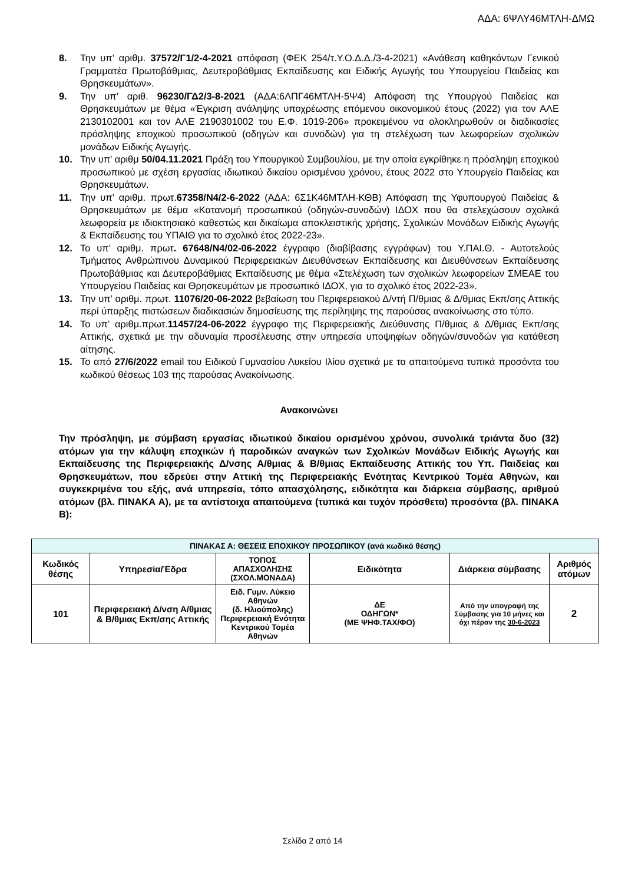ΑΔΑ: 6ΨΛΥ46ΜΤΛΗ-ΔΜΩ
8. Την υπ’ αριθμ. 37572/Γ1/2-4-2021 απόφαση (ΦΕΚ 254/τ.Υ.Ο.Δ.Δ./3-4-2021) «Ανάθεση καθηκόντων Γενικού Γραμματέα Πρωτοβάθμιας, Δευτεροβάθμιας Εκπαίδευσης και Ειδικής Αγωγής του Υπουργείου Παιδείας και Θρησκευμάτων».
9. Την υπ’ αριθ. 96230/ΓΔ2/3-8-2021 (ΑΔΑ:6ΛΠΓ46ΜΤΛΗ-5Ψ4) Απόφαση της Υπουργού Παιδείας και Θρησκευμάτων με θέμα «Έγκριση ανάληψης υποχρέωσης επόμενου οικονομικού έτους (2022) για τον ΑΛΕ 2130102001 και τον ΑΛΕ 2190301002 του Ε.Φ. 1019-206» προκειμένου να ολοκληρωθούν οι διαδικασίες πρόσληψης εποχικού προσωπικού (οδηγών και συνοδών) για τη στελέχωση των λεωφορείων σχολικών μονάδων Ειδικής Αγωγής.
10. Την υπ' αριθμ 50/04.11.2021 Πράξη του Υπουργικού Συμβουλίου, με την οποία εγκρίθηκε η πρόσληψη εποχικού προσωπικού με σχέση εργασίας ιδιωτικού δικαίου ορισμένου χρόνου, έτους 2022 στο Υπουργείο Παιδείας και Θρησκευμάτων.
11. Την υπ’ αριθμ. πρωτ.67358/Ν4/2-6-2022 (ΑΔΑ: 6Σ1Κ46ΜΤΛΗ-ΚΘΒ) Απόφαση της Υφυπουργού Παιδείας & Θρησκευμάτων με θέμα «Κατανομή προσωπικού (οδηγών-συνοδών) ΙΔΟΧ που θα στελεχώσουν σχολικά λεωφορεία με ιδιοκτησιακό καθεστώς και δικαίωμα αποκλειστικής χρήσης, Σχολικών Μονάδων Ειδικής Αγωγής & Εκπαίδευσης του ΥΠΑΙΘ για το σχολικό έτος 2022-23».
12. Το υπ’ αριθμ. πρωτ. 67648/Ν4/02-06-2022 έγγραφο (διαβίβασης εγγράφων) του Υ.ΠΑΙ.Θ. - Αυτοτελούς Τμήματος Ανθρώπινου Δυναμικού Περιφερειακών Διευθύνσεων Εκπαίδευσης και Διευθύνσεων Εκπαίδευσης Πρωτοβάθμιας και Δευτεροβάθμιας Εκπαίδευσης με θέμα «Στελέχωση των σχολικών λεωφορείων ΣΜΕΑΕ του Υπουργείου Παιδείας και Θρησκευμάτων με προσωπικό ΙΔΟΧ, για το σχολικό έτος 2022-23».
13. Την υπ’ αριθμ. πρωτ. 11076/20-06-2022 βεβαίωση του Περιφερειακού Δ/ντή Π/θμιας & Δ/θμιας Εκπ/σης Αττικής περί ύπαρξης πιστώσεων διαδικασιών δημοσίευσης της περίληψης της παρούσας ανακοίνωσης στο τύπο.
14. Το υπ’ αριθμ.πρωτ.11457/24-06-2022 έγγραφο της Περιφερειακής Διεύθυνσης Π/θμιας & Δ/θμιας Εκπ/σης Αττικής, σχετικά με την αδυναμία προσέλευσης στην υπηρεσία υποψηφίων οδηγών/συνοδών για κατάθεση αίτησης.
15. Το από 27/6/2022 email του Ειδικού Γυμνασίου Λυκείου Ιλίου σχετικά με τα απαιτούμενα τυπικά προσόντα του κωδικού θέσεως 103 της παρούσας Ανακοίνωσης.
Ανακοινώνει
Την πρόσληψη, με σύμβαση εργασίας ιδιωτικού δικαίου ορισμένου χρόνου, συνολικά τριάντα δυο (32) ατόμων για την κάλυψη εποχικών ή παροδικών αναγκών των Σχολικών Μονάδων Ειδικής Αγωγής και Εκπαίδευσης της Περιφερειακής Δ/νσης Α/θμιας & Β/θμιας Εκπαίδευσης Αττικής του Υπ. Παιδείας και Θρησκευμάτων, που εδρεύει στην Αττική της Περιφερειακής Ενότητας Κεντρικού Τομέα Αθηνών, και συγκεκριμένα του εξής, ανά υπηρεσία, τόπο απασχόλησης, ειδικότητα και διάρκεια σύμβασης, αριθμού ατόμων (βλ. ΠΙΝΑΚΑ Α), με τα αντίστοιχα απαιτούμενα (τυπικά και τυχόν πρόσθετα) προσόντα (βλ. ΠΙΝΑΚΑ Β):
| ΠΙΝΑΚΑΣ Α: ΘΕΣΕΙΣ ΕΠΟΧΙΚΟΥ ΠΡΟΣΩΠΙΚΟΥ (ανά κωδικό θέσης) | | | | | |
| --- | --- | --- | --- | --- | --- |
| Κωδικός θέσης | Υπηρεσία/Έδρα | ΤΟΠΟΣ ΑΠΑΣΧΟΛΗΣΗΣ (ΣΧΟΛ.ΜΟΝΑΔΑ) | Ειδικότητα | Διάρκεια σύμβασης | Αριθμός ατόμων |
| 101 | Περιφερειακή Δ/νση Α/θμιας & Β/θμιας Εκπ/σης Αττικής | Ειδ. Γυμν. Λύκειο Αθηνών (δ. Ηλιούπολης) Περιφερειακή Ενότητα Κεντρικού Τομέα Αθηνών | ΔΕ ΟΔΗΓΩΝ* (ΜΕ ΨΗΦ.ΤΑΧ/ΦΟ) | Από την υπογραφή της Σύμβασης για 10 μήνες και όχι πέραν της 30-6-2023 | 2 |
Σελίδα 2 από 14